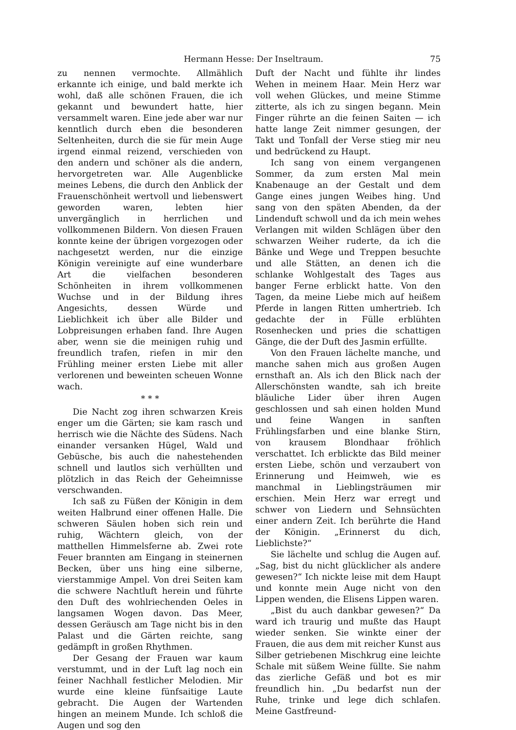Hermann Hesse: Der Inseltraum. 75
zu nennen vermochte. Allmählich erkannte ich einige, und bald merkte ich wohl, daß alle schönen Frauen, die ich gekannt und bewundert hatte, hier versammelt waren. Eine jede aber war nur kenntlich durch eben die besonderen Seltenheiten, durch die sie für mein Auge irgend einmal reizend, verschieden von den andern und schöner als die andern, hervorgetreten war. Alle Augenblicke meines Lebens, die durch den Anblick der Frauenschönheit wertvoll und liebenswert geworden waren, lebten hier unvergänglich in herrlichen und vollkommenen Bildern. Von diesen Frauen konnte keine der übrigen vorgezogen oder nachgesetzt werden, nur die einzige Königin vereinigte auf eine wunderbare Art die vielfachen besonderen Schönheiten in ihrem vollkommenen Wuchse und in der Bildung ihres Angesichts, dessen Würde und Lieblichkeit ich über alle Bilder und Lobpreisungen erhaben fand. Ihre Augen aber, wenn sie die meinigen ruhig und freundlich trafen, riefen in mir den Frühling meiner ersten Liebe mit aller verlorenen und beweinten scheuen Wonne wach.
* * *
Die Nacht zog ihren schwarzen Kreis enger um die Gärten; sie kam rasch und herrisch wie die Nächte des Südens. Nach einander versanken Hügel, Wald und Gebüsche, bis auch die nahestehenden schnell und lautlos sich verhüllten und plötzlich in das Reich der Geheimnisse verschwanden.
Ich saß zu Füßen der Königin in dem weiten Halbrund einer offenen Halle. Die schweren Säulen hoben sich rein und ruhig, Wächtern gleich, von der matthellen Himmelsferne ab. Zwei rote Feuer brannten am Eingang in steinernen Becken, über uns hing eine silberne, vierstammige Ampel. Von drei Seiten kam die schwere Nachtluft herein und führte den Duft des wohlriechenden Oeles in langsamen Wogen davon. Das Meer, dessen Geräusch am Tage nicht bis in den Palast und die Gärten reichte, sang gedämpft in großen Rhythmen.
Der Gesang der Frauen war kaum verstummt, und in der Luft lag noch ein feiner Nachhall festlicher Melodien. Mir wurde eine kleine fünfsaitige Laute gebracht. Die Augen der Wartenden hingen an meinem Munde. Ich schloß die Augen und sog den
Duft der Nacht und fühlte ihr lindes Wehen in meinem Haar. Mein Herz war voll wehen Glückes, und meine Stimme zitterte, als ich zu singen begann. Mein Finger rührte an die feinen Saiten — ich hatte lange Zeit nimmer gesungen, der Takt und Tonfall der Verse stieg mir neu und bedrückend zu Haupt.
Ich sang von einem vergangenen Sommer, da zum ersten Mal mein Knabenauge an der Gestalt und dem Gange eines jungen Weibes hing. Und sang von den späten Abenden, da der Lindenduft schwoll und da ich mein wehes Verlangen mit wilden Schlägen über den schwarzen Weiher ruderte, da ich die Bänke und Wege und Treppen besuchte und alle Stätten, an denen ich die schlanke Wohlgestalt des Tages aus banger Ferne erblickt hatte. Von den Tagen, da meine Liebe mich auf heißem Pferde in langen Ritten umhertrieb. Ich gedachte der in Fülle erblühten Rosenhecken und pries die schattigen Gänge, die der Duft des Jasmin erfüllte.
Von den Frauen lächelte manche, und manche sahen mich aus großen Augen ernsthaft an. Als ich den Blick nach der Allerschönsten wandte, sah ich breite bläuliche Lider über ihren Augen geschlossen und sah einen holden Mund und feine Wangen in sanften Frühlingsfarben und eine blanke Stirn, von krausem Blondhaar fröhlich verschattet. Ich erblickte das Bild meiner ersten Liebe, schön und verzaubert von Erinnerung und Heimweh, wie es manchmal in Lieblingsträumen mir erschien. Mein Herz war erregt und schwer von Liedern und Sehnsüchten einer andern Zeit. Ich berührte die Hand der Königin. „Erinnerst du dich, Lieblichste?“
Sie lächelte und schlug die Augen auf. „Sag, bist du nicht glücklicher als andere gewesen?“ Ich nickte leise mit dem Haupt und konnte mein Auge nicht von den Lippen wenden, die Elisens Lippen waren.
„Bist du auch dankbar gewesen?“ Da ward ich traurig und mußte das Haupt wieder senken. Sie winkte einer der Frauen, die aus dem mit reicher Kunst aus Silber getriebenen Mischkrug eine leichte Schale mit süßem Weine füllte. Sie nahm das zierliche Gefäß und bot es mir freundlich hin. „Du bedarfst nun der Ruhe, trinke und lege dich schlafen. Meine Gastfreund-